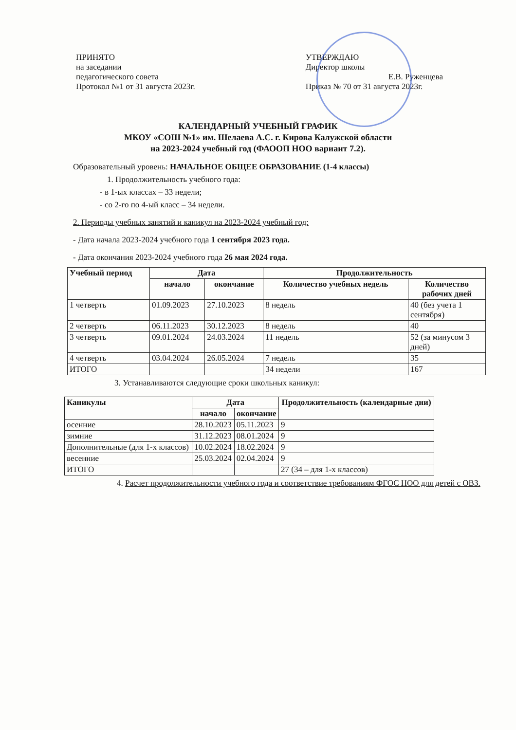ПРИНЯТО
на заседании
педагогического совета
Протокол №1 от 31 августа 2023г.
УТВЕРЖДАЮ
Директор школы
Е.В. Руженцева
Приказ № 70 от 31 августа 2023г.
КАЛЕНДАРНЫЙ УЧЕБНЫЙ ГРАФИК
МКОУ «СОШ №1» им. Шелаева А.С. г. Кирова Калужской области
на 2023-2024 учебный год (ФАООП НОО вариант 7.2).
Образовательный уровень: НАЧАЛЬНОЕ ОБЩЕЕ ОБРАЗОВАНИЕ (1-4 классы)
1. Продолжительность учебного года:
- в 1-ых классах – 33 недели;
- со 2-го по 4-ый класс – 34 недели.
2. Периоды учебных занятий и каникул на 2023-2024 учебный год:
- Дата начала 2023-2024 учебного года 1 сентября 2023 года.
- Дата окончания 2023-2024 учебного года 26 мая 2024 года.
| Учебный период | Дата | | Продолжительность | |
| --- | --- | --- | --- | --- |
| | начало | окончание | Количество учебных недель | Количество рабочих дней |
| 1 четверть | 01.09.2023 | 27.10.2023 | 8 недель | 40 (без учета 1 сентября) |
| 2 четверть | 06.11.2023 | 30.12.2023 | 8 недель | 40 |
| 3 четверть | 09.01.2024 | 24.03.2024 | 11 недель | 52 (за минусом 3 дней) |
| 4 четверть | 03.04.2024 | 26.05.2024 | 7 недель | 35 |
| ИТОГО | | | 34 недели | 167 |
3. Устанавливаются следующие сроки школьных каникул:
| Каникулы | Дата | | Продолжительность (календарные дни) |
| --- | --- | --- | --- |
| | начало | окончание | |
| осенние | 28.10.2023 | 05.11.2023 | 9 |
| зимние | 31.12.2023 | 08.01.2024 | 9 |
| Дополнительные (для 1-х классов) | 10.02.2024 | 18.02.2024 | 9 |
| весенние | 25.03.2024 | 02.04.2024 | 9 |
| ИТОГО | | | 27 (34 – для 1-х классов) |
4. Расчет продолжительности учебного года и соответствие требованиям ФГОС НОО для детей с ОВЗ.